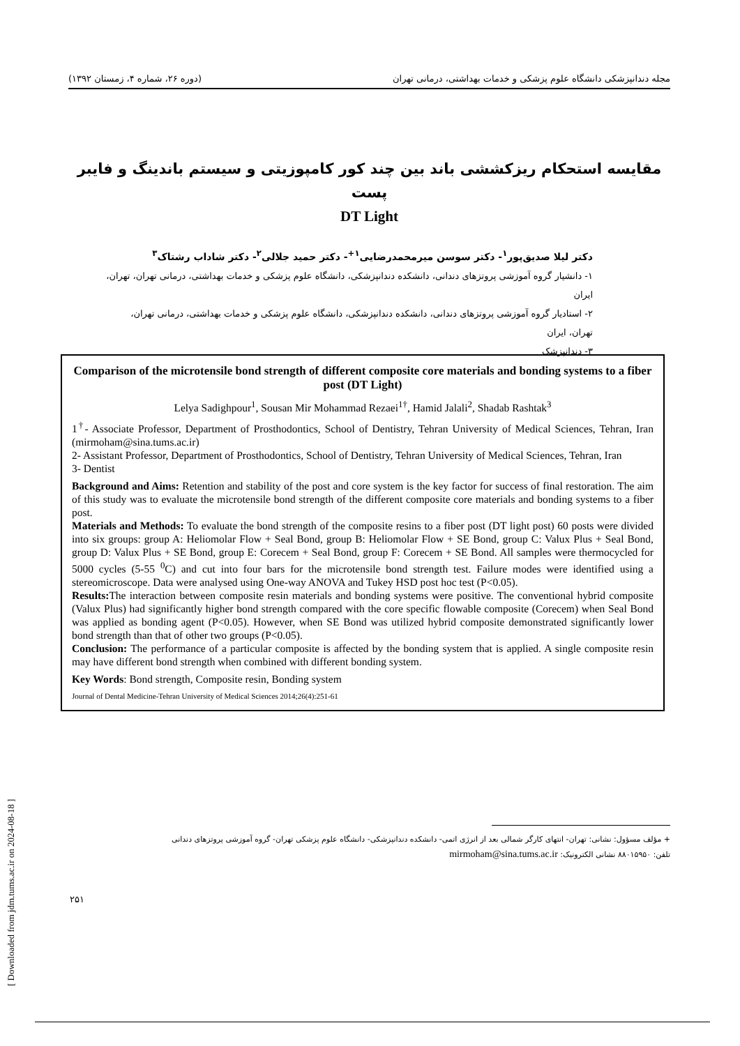مجله دندانپزشکی دانشگاه علوم پزشکی و خدمات بهداشتی، درمانی تهران (دوره ۲۶، شماره ۴، زمستان ۱۳۹۲)
مقایسه استحکام ریزکششی باند بین چند کور کامپوزیتی و سیستم باندینگ و فایبر پست
DT Light
دکتر لیلا صدیق‌پور<sup>۱</sup>- دکتر سوسن میرمحمدرضایی<sup>۱+</sup>- دکتر حمید جلالی<sup>۲</sup>- دکتر شاداب رشتاک<sup>۳</sup>
۱- دانشیار گروه آموزشی پروتزهای دندانی، دانشکده دندانپزشکی، دانشگاه علوم پزشکی و خدمات بهداشتی، درمانی تهران، تهران، ایران
۲- استادیار گروه آموزشی پروتزهای دندانی، دانشکده دندانپزشکی، دانشگاه علوم پزشکی و خدمات بهداشتی، درمانی تهران، تهران، ایران
۳- دندانپزشک
Comparison of the microtensile bond strength of different composite core materials and bonding systems to a fiber post (DT Light)
Lelya Sadighpour<sup>1</sup>, Sousan Mir Mohammad Rezaei<sup>1†</sup>, Hamid Jalali<sup>2</sup>, Shadab Rashtak<sup>3</sup>
1<sup>†</sup>- Associate Professor, Department of Prosthodontics, School of Dentistry, Tehran University of Medical Sciences, Tehran, Iran (mirmoham@sina.tums.ac.ir)
2- Assistant Professor, Department of Prosthodontics, School of Dentistry, Tehran University of Medical Sciences, Tehran, Iran
3- Dentist
Background and Aims: Retention and stability of the post and core system is the key factor for success of final restoration. The aim of this study was to evaluate the microtensile bond strength of the different composite core materials and bonding systems to a fiber post.
Materials and Methods: To evaluate the bond strength of the composite resins to a fiber post (DT light post) 60 posts were divided into six groups: group A: Heliomolar Flow + Seal Bond, group B: Heliomolar Flow + SE Bond, group C: Valux Plus + Seal Bond, group D: Valux Plus + SE Bond, group E: Corecem + Seal Bond, group F: Corecem + SE Bond. All samples were thermocycled for 5000 cycles (5-55 <sup>0</sup>C) and cut into four bars for the microtensile bond strength test. Failure modes were identified using a stereomicroscope. Data were analysed using One-way ANOVA and Tukey HSD post hoc test (P<0.05).
Results: The interaction between composite resin materials and bonding systems were positive. The conventional hybrid composite (Valux Plus) had significantly higher bond strength compared with the core specific flowable composite (Corecem) when Seal Bond was applied as bonding agent (P<0.05). However, when SE Bond was utilized hybrid composite demonstrated significantly lower bond strength than that of other two groups (P<0.05).
Conclusion: The performance of a particular composite is affected by the bonding system that is applied. A single composite resin may have different bond strength when combined with different bonding system.
Key Words: Bond strength, Composite resin, Bonding system
Journal of Dental Medicine-Tehran University of Medical Sciences 2014;26(4):251-61
[ Downloaded from jdm.tums.ac.ir on 2024-08-18 ]
+ مؤلف مسؤول: نشانی: تهران- انتهای کارگر شمالی بعد از انرژی اتمی- دانشکده دندانپزشکی- دانشگاه علوم پزشکی تهران- گروه آموزشی پروتزهای دندانی
تلفن: ۸۸۰۱۵۹۵۰ نشانی الکترونیک: mirmoham@sina.tums.ac.ir
۲۵۱